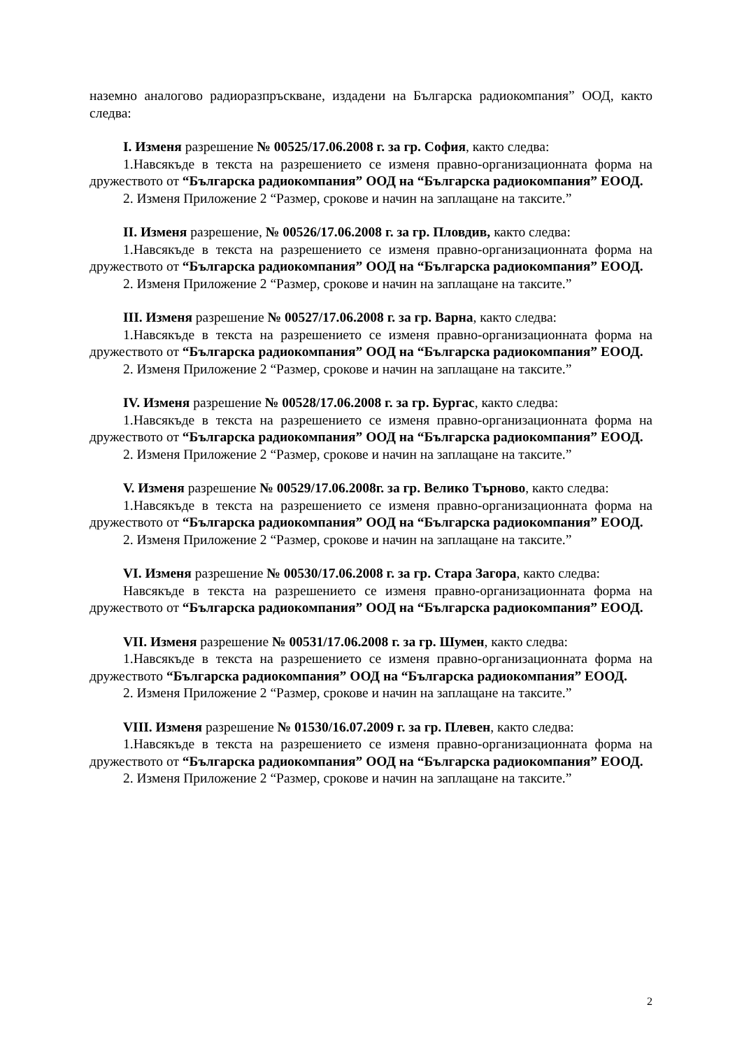наземно аналогово радиоразпръскване, издадени на Българска радиокомпания” ООД, както следва:
I. Изменя разрешение № 00525/17.06.2008 г. за гр. София, както следва:
1.Навсякъде в текста на разрешението се изменя правно-организационната форма на дружеството от “Българска радиокомпания” ООД на “Българска радиокомпания” ЕООД.
2. Изменя Приложение 2 “Размер, срокове и начин на заплащане на таксите.”
II. Изменя разрешение, № 00526/17.06.2008 г. за гр. Пловдив, както следва:
1.Навсякъде в текста на разрешението се изменя правно-организационната форма на дружеството от “Българска радиокомпания” ООД на “Българска радиокомпания” ЕООД.
2. Изменя Приложение 2 “Размер, срокове и начин на заплащане на таксите.”
III. Изменя разрешение № 00527/17.06.2008 г. за гр. Варна, както следва:
1.Навсякъде в текста на разрешението се изменя правно-организационната форма на дружеството от “Българска радиокомпания” ООД на “Българска радиокомпания” ЕООД.
2. Изменя Приложение 2 “Размер, срокове и начин на заплащане на таксите.”
IV. Изменя разрешение № 00528/17.06.2008 г. за гр. Бургас, както следва:
1.Навсякъде в текста на разрешението се изменя правно-организационната форма на дружеството от “Българска радиокомпания” ООД на “Българска радиокомпания” ЕООД.
2. Изменя Приложение 2 “Размер, срокове и начин на заплащане на таксите.”
V. Изменя разрешение № 00529/17.06.2008г. за гр. Велико Търново, както следва:
1.Навсякъде в текста на разрешението се изменя правно-организационната форма на дружеството от “Българска радиокомпания” ООД на “Българска радиокомпания” ЕООД.
2. Изменя Приложение 2 “Размер, срокове и начин на заплащане на таксите.”
VI. Изменя разрешение № 00530/17.06.2008 г. за гр. Стара Загора, както следва:
Навсякъде в текста на разрешението се изменя правно-организационната форма на дружеството от “Българска радиокомпания” ООД на “Българска радиокомпания” ЕООД.
VII. Изменя разрешение № 00531/17.06.2008 г. за гр. Шумен, както следва:
1.Навсякъде в текста на разрешението се изменя правно-организационната форма на дружеството “Българска радиокомпания” ООД на “Българска радиокомпания” ЕООД.
2. Изменя Приложение 2 “Размер, срокове и начин на заплащане на таксите.”
VIII. Изменя разрешение № 01530/16.07.2009 г. за гр. Плевен, както следва:
1.Навсякъде в текста на разрешението се изменя правно-организационната форма на дружеството от “Българска радиокомпания” ООД на “Българска радиокомпания” ЕООД.
2. Изменя Приложение 2 “Размер, срокове и начин на заплащане на таксите.”
2